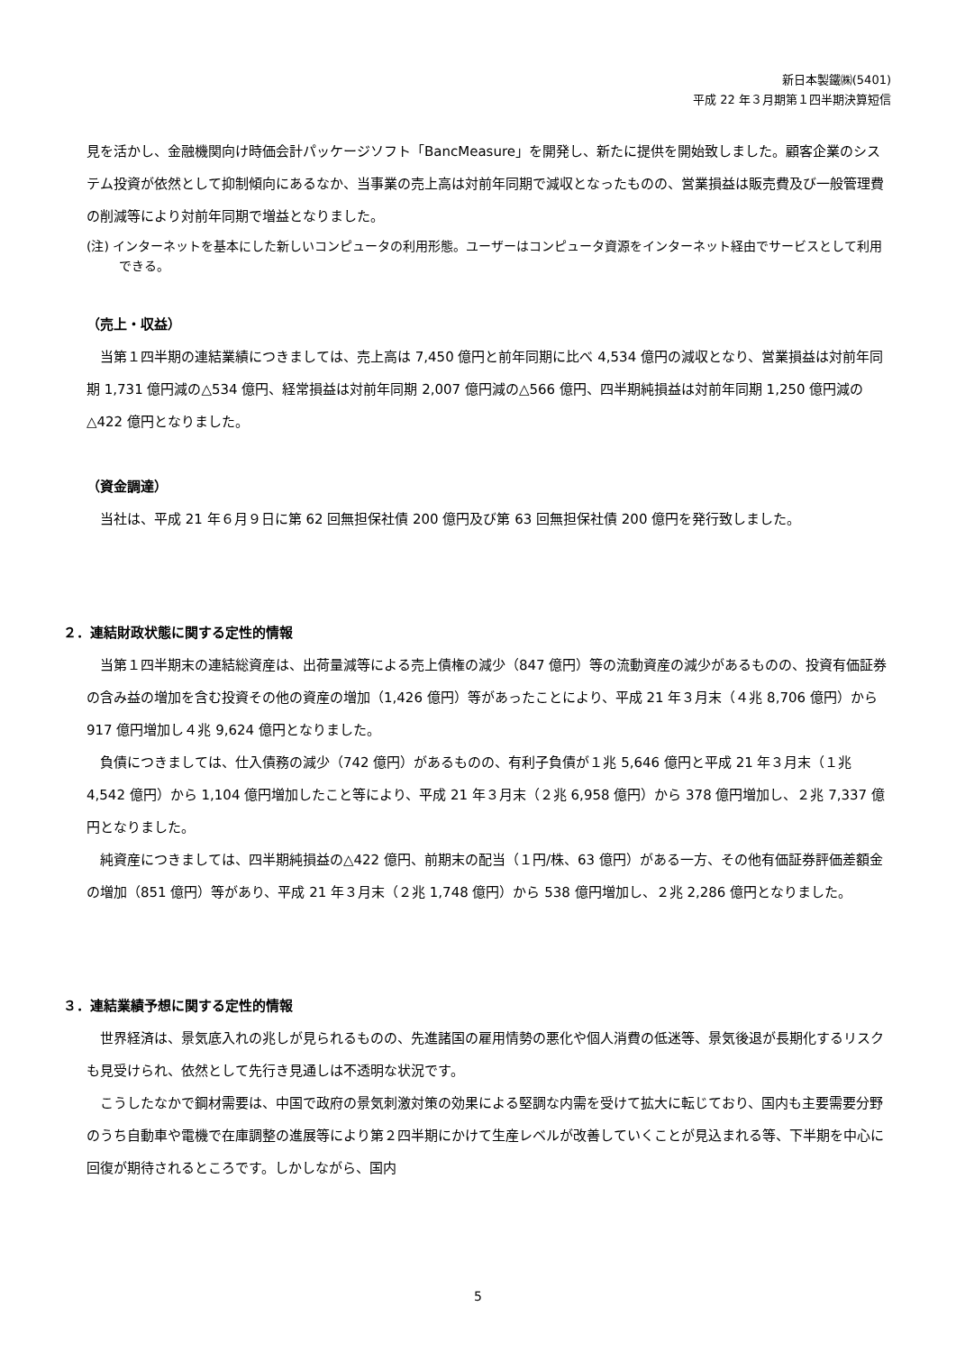新日本製鐵㈱(5401)
平成 22 年３月期第１四半期決算短信
見を活かし、金融機関向け時価会計パッケージソフト「BancMeasure」を開発し、新たに提供を開始致しました。顧客企業のシステム投資が依然として抑制傾向にあるなか、当事業の売上高は対前年同期で減収となったものの、営業損益は販売費及び一般管理費の削減等により対前年同期で増益となりました。
(注) インターネットを基本にした新しいコンピュータの利用形態。ユーザーはコンピュータ資源をインターネット経由でサービスとして利用できる。
（売上・収益）
当第１四半期の連結業績につきましては、売上高は 7,450 億円と前年同期に比べ 4,534 億円の減収となり、営業損益は対前年同期 1,731 億円減の△534 億円、経常損益は対前年同期 2,007 億円減の△566 億円、四半期純損益は対前年同期 1,250 億円減の△422 億円となりました。
（資金調達）
当社は、平成 21 年６月９日に第 62 回無担保社債 200 億円及び第 63 回無担保社債 200 億円を発行致しました。
２．連結財政状態に関する定性的情報
当第１四半期末の連結総資産は、出荷量減等による売上債権の減少（847 億円）等の流動資産の減少があるものの、投資有価証券の含み益の増加を含む投資その他の資産の増加（1,426 億円）等があったことにより、平成 21 年３月末（４兆 8,706 億円）から 917 億円増加し４兆 9,624 億円となりました。
負債につきましては、仕入債務の減少（742 億円）があるものの、有利子負債が１兆 5,646 億円と平成 21 年３月末（１兆 4,542 億円）から 1,104 億円増加したこと等により、平成 21 年３月末（２兆 6,958 億円）から 378 億円増加し、２兆 7,337 億円となりました。
純資産につきましては、四半期純損益の△422 億円、前期末の配当（１円/株、63 億円）がある一方、その他有価証券評価差額金の増加（851 億円）等があり、平成 21 年３月末（２兆 1,748 億円）から 538 億円増加し、２兆 2,286 億円となりました。
３．連結業績予想に関する定性的情報
世界経済は、景気底入れの兆しが見られるものの、先進諸国の雇用情勢の悪化や個人消費の低迷等、景気後退が長期化するリスクも見受けられ、依然として先行き見通しは不透明な状況です。
こうしたなかで鋼材需要は、中国で政府の景気刺激対策の効果による堅調な内需を受けて拡大に転じており、国内も主要需要分野のうち自動車や電機で在庫調整の進展等により第２四半期にかけて生産レベルが改善していくことが見込まれる等、下半期を中心に回復が期待されるところです。しかしながら、国内
5